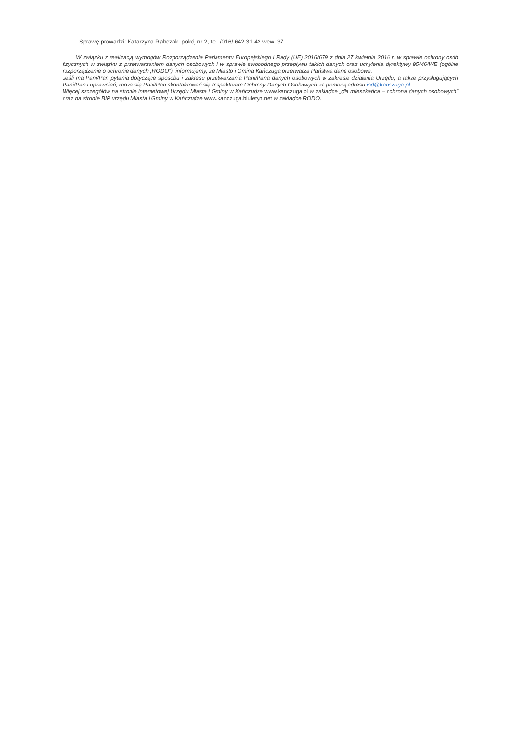Sprawę prowadzi: Katarzyna Rabczak, pokój nr 2, tel. /016/ 642 31 42 wew. 37
W związku z realizacją wymogów Rozporządzenia Parlamentu Europejskiego i Rady (UE) 2016/679 z dnia 27 kwietnia 2016 r. w sprawie ochrony osób fizycznych w związku z przetwarzaniem danych osobowych i w sprawie swobodnego przepływu takich danych oraz uchylenia dyrektywy 95/46/WE (ogólne rozporządzenie o ochronie danych „RODO”), informujemy, że Miasto i Gmina Kańczuga przetwarza Państwa dane osobowe.
Jeśli ma Pani/Pan pytania dotyczące sposobu i zakresu przetwarzania Pani/Pana danych osobowych w zakresie działania Urzędu, a także przysługujących Pani/Panu uprawnień, może się Pani/Pan skontaktować się Inspektorem Ochrony Danych Osobowych za pomocą adresu iod@kanczuga.pl
Więcej szczegółów na stronie internetowej Urzędu Miasta i Gminy w Kańczudze www.kanczuga.pl w zakładce „dla mieszkańca – ochrona danych osobowych” oraz na stronie BIP urzędu Miasta i Gminy w Kańczudze www.kanczuga.biuletyn.net w zakładce RODO.